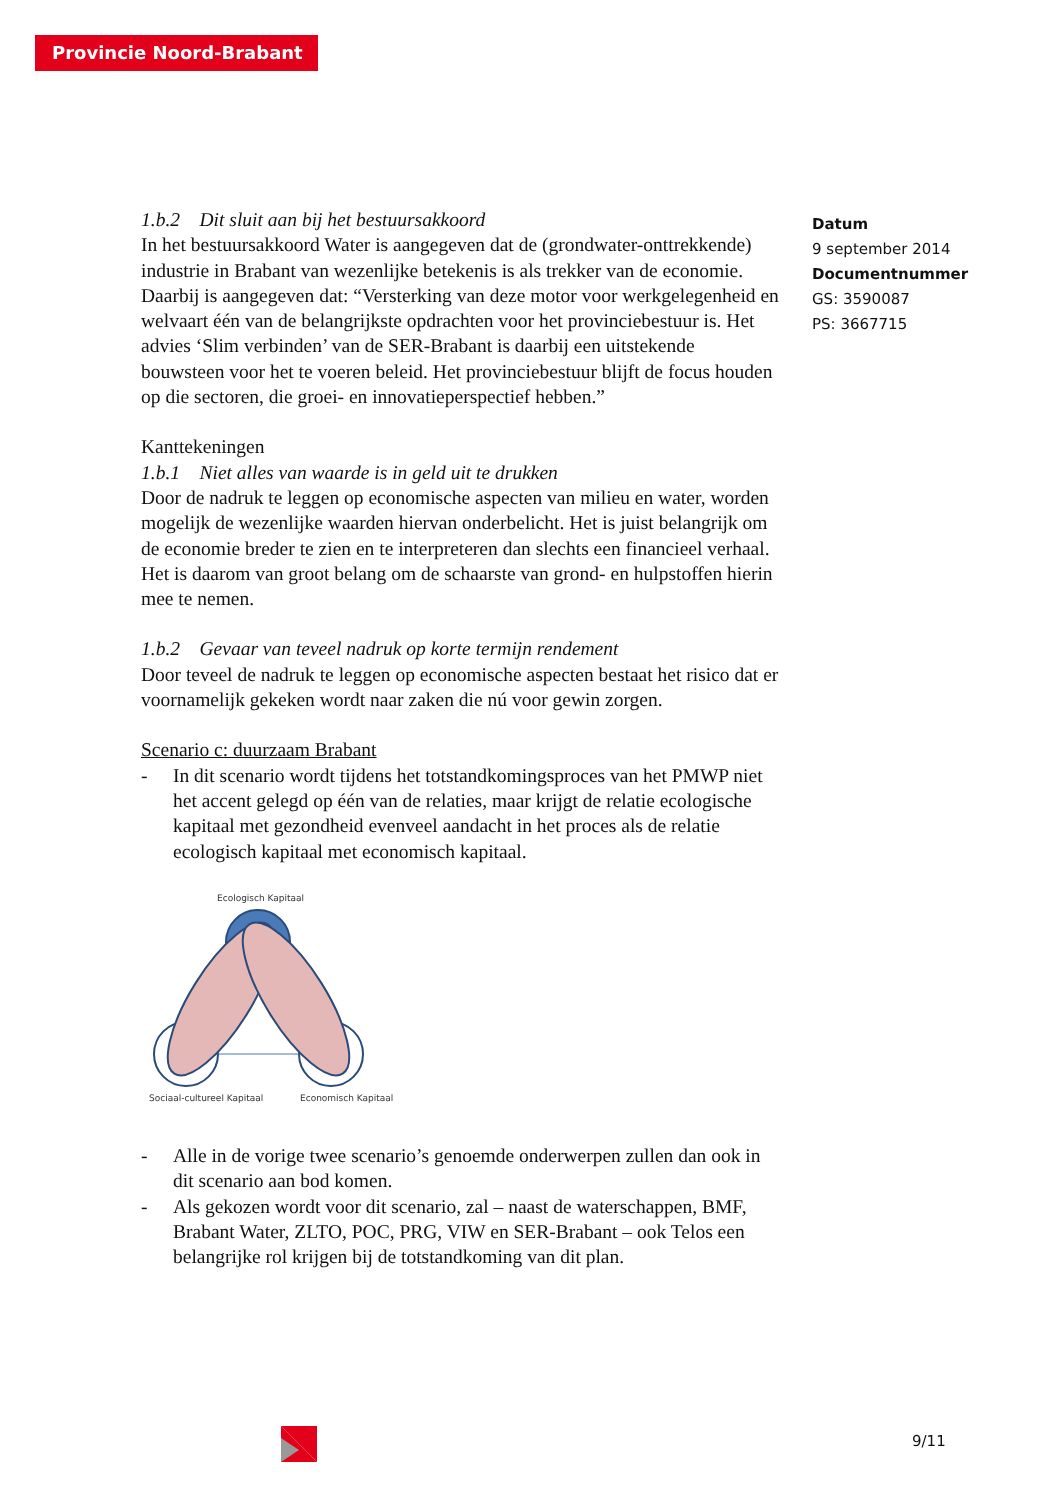Provincie Noord-Brabant
Datum
9 september 2014
Documentnummer
GS: 3590087
PS: 3667715
1.b.2 Dit sluit aan bij het bestuursakkoord
In het bestuursakkoord Water is aangegeven dat de (grondwater-onttrekkende) industrie in Brabant van wezenlijke betekenis is als trekker van de economie. Daarbij is aangegeven dat: “Versterking van deze motor voor werkgelegenheid en welvaart één van de belangrijkste opdrachten voor het provinciebestuur is. Het advies ‘Slim verbinden’ van de SER-Brabant is daarbij een uitstekende bouwsteen voor het te voeren beleid. Het provinciebestuur blijft de focus houden op die sectoren, die groei- en innovatieperspectief hebben.”
Kanttekeningen
1.b.1 Niet alles van waarde is in geld uit te drukken
Door de nadruk te leggen op economische aspecten van milieu en water, worden mogelijk de wezenlijke waarden hiervan onderbelicht. Het is juist belangrijk om de economie breder te zien en te interpreteren dan slechts een financieel verhaal. Het is daarom van groot belang om de schaarste van grond- en hulpstoffen hierin mee te nemen.
1.b.2 Gevaar van teveel nadruk op korte termijn rendement
Door teveel de nadruk te leggen op economische aspecten bestaat het risico dat er voornamelijk gekeken wordt naar zaken die nú voor gewin zorgen.
Scenario c: duurzaam Brabant
- In dit scenario wordt tijdens het totstandkomingsproces van het PMWP niet het accent gelegd op één van de relaties, maar krijgt de relatie ecologische kapitaal met gezondheid evenveel aandacht in het proces als de relatie ecologisch kapitaal met economisch kapitaal.
Ecologisch Kapitaal
Sociaal-cultureel Kapitaal
Economisch Kapitaal
- Alle in de vorige twee scenario’s genoemde onderwerpen zullen dan ook in dit scenario aan bod komen.
- Als gekozen wordt voor dit scenario, zal – naast de waterschappen, BMF, Brabant Water, ZLTO, POC, PRG, VIW en SER-Brabant – ook Telos een belangrijke rol krijgen bij de totstandkoming van dit plan.
9/11